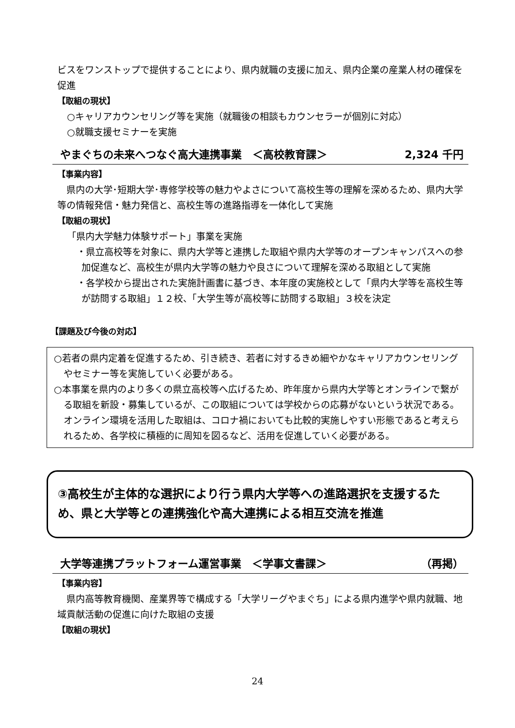ビスをワンストップで提供することにより、県内就職の支援に加え、県内企業の産業人材の確保を促進
【取組の現状】
○キャリアカウンセリング等を実施（就職後の相談もカウンセラーが個別に対応）
○就職支援セミナーを実施
やまぐちの未来へつなぐ高大連携事業　＜高校教育課＞ 2,324 千円
【事業内容】
　県内の大学･短期大学･専修学校等の魅力やよさについて高校生等の理解を深めるため、県内大学等の情報発信・魅力発信と、高校生等の進路指導を一体化して実施
【取組の現状】
「県内大学魅力体験サポート」事業を実施
・県立高校等を対象に、県内大学等と連携した取組や県内大学等のオープンキャンパスへの参加促進など、高校生が県内大学等の魅力や良さについて理解を深める取組として実施
・各学校から提出された実施計画書に基づき、本年度の実施校として「県内大学等を高校生等が訪問する取組」１２校、「大学生等が高校等に訪問する取組」３校を決定
【課題及び今後の対応】
○若者の県内定着を促進するため、引き続き、若者に対するきめ細やかなキャリアカウンセリングやセミナー等を実施していく必要がある。
○本事業を県内のより多くの県立高校等へ広げるため、昨年度から県内大学等とオンラインで繋がる取組を新設・募集しているが、この取組については学校からの応募がないという状況である。オンライン環境を活用した取組は、コロナ禍においても比較的実施しやすい形態であると考えられるため、各学校に積極的に周知を図るなど、活用を促進していく必要がある。
③高校生が主体的な選択により行う県内大学等への進路選択を支援するため、県と大学等との連携強化や高大連携による相互交流を推進
大学等連携プラットフォーム運営事業　＜学事文書課＞ （再掲）
【事業内容】
　県内高等教育機関、産業界等で構成する「大学リーグやまぐち」による県内進学や県内就職、地域貢献活動の促進に向けた取組の支援
【取組の現状】
24